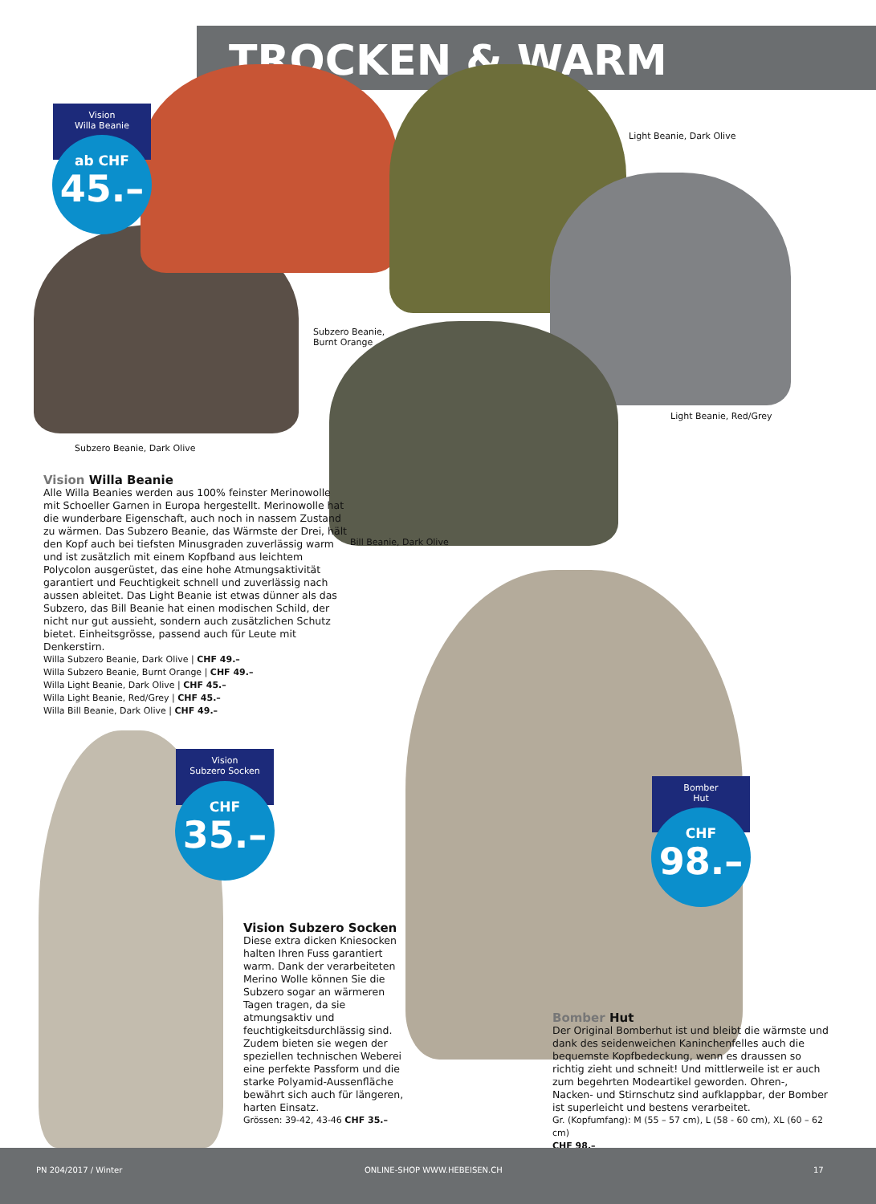TROCKEN & WARM
Vision
Willa Beanie
ab CHF
45.–
Light Beanie, Dark Olive
Subzero Beanie,
Burnt Orange
Light Beanie, Red/Grey
Subzero Beanie, Dark Olive
Bill Beanie, Dark Olive
Vision Willa Beanie
Alle Willa Beanies werden aus 100% feinster Merinowolle mit Schoeller Garnen in Europa hergestellt. Merinowolle hat die wunderbare Eigenschaft, auch noch in nassem Zustand zu wärmen. Das Subzero Beanie, das Wärmste der Drei, hält den Kopf auch bei tiefsten Minusgraden zuverlässig warm und ist zusätzlich mit einem Kopfband aus leichtem Polycolon ausgerüstet, das eine hohe Atmungsaktivität garantiert und Feuchtigkeit schnell und zuverlässig nach aussen ableitet. Das Light Beanie ist etwas dünner als das Subzero, das Bill Beanie hat einen modischen Schild, der nicht nur gut aussieht, sondern auch zusätzlichen Schutz bietet. Einheitsgrösse, passend auch für Leute mit Denkerstirn.
Willa Subzero Beanie, Dark Olive | CHF 49.–
Willa Subzero Beanie, Burnt Orange | CHF 49.–
Willa Light Beanie, Dark Olive | CHF 45.–
Willa Light Beanie, Red/Grey | CHF 45.–
Willa Bill Beanie, Dark Olive | CHF 49.–
Vision
Subzero Socken
CHF
35.–
Bomber
Hut
CHF
98.–
Vision Subzero Socken
Diese extra dicken Kniesocken halten Ihren Fuss garantiert warm. Dank der verarbeiteten Merino Wolle können Sie die Subzero sogar an wärmeren Tagen tragen, da sie atmungsaktiv und feuchtigkeitsdurchlässig sind. Zudem bieten sie wegen der speziellen technischen Weberei eine perfekte Passform und die starke Polyamid-Aussenfläche bewährt sich auch für längeren, harten Einsatz.
Grössen: 39-42, 43-46 CHF 35.–
Bomber Hut
Der Original Bomberhut ist und bleibt die wärmste und dank des seidenweichen Kaninchenfelles auch die bequemste Kopfbedeckung, wenn es draussen so richtig zieht und schneit! Und mittlerweile ist er auch zum begehrten Modeartikel geworden. Ohren-, Nacken- und Stirnschutz sind aufklappbar, der Bomber ist superleicht und bestens verarbeitet.
Gr. (Kopfumfang): M (55 – 57 cm), L (58 - 60 cm), XL (60 – 62 cm)
CHF 98.–
PN 204/2017 / Winter ONLINE-SHOP WWW.HEBEISEN.CH 17